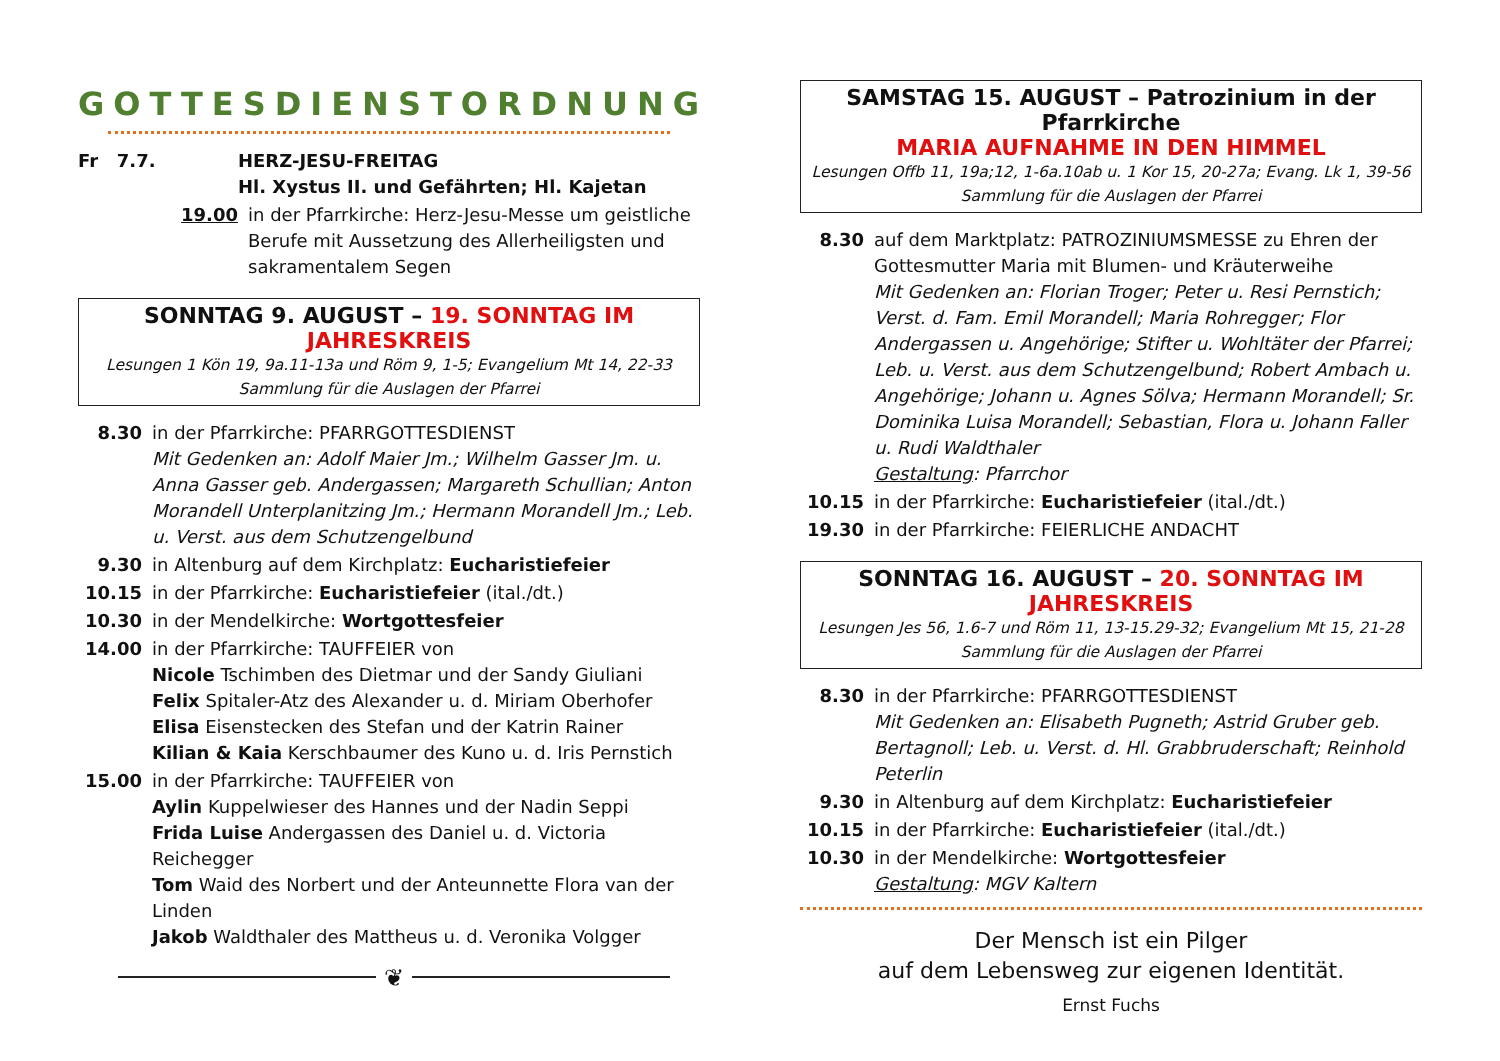GOTTESDIENSTORDNUNG
Fr 7.7. HERZ-JESU-FREITAG
Hl. Xystus II. und Gefährten; Hl. Kajetan
19.00 in der Pfarrkirche: Herz-Jesu-Messe um geistliche Berufe mit Aussetzung des Allerheiligsten und sakramentalem Segen
SONNTAG 9. AUGUST – 19. SONNTAG IM JAHRESKREIS
Lesungen 1 Kön 19, 9a.11-13a und Röm 9, 1-5; Evangelium Mt 14, 22-33
Sammlung für die Auslagen der Pfarrei
8.30 in der Pfarrkirche: PFARRGOTTESDIENST
Mit Gedenken an: Adolf Maier Jm.; Wilhelm Gasser Jm. u. Anna Gasser geb. Andergassen; Margareth Schullian; Anton Morandell Unterplanitzing Jm.; Hermann Morandell Jm.; Leb. u. Verst. aus dem Schutzengelbund
9.30 in Altenburg auf dem Kirchplatz: Eucharistiefeier
10.15 in der Pfarrkirche: Eucharistiefeier (ital./dt.)
10.30 in der Mendelkirche: Wortgottesfeier
14.00 in der Pfarrkirche: TAUFFEIER von
Nicole Tschimben des Dietmar und der Sandy Giuliani
Felix Spitaler-Atz des Alexander u. d. Miriam Oberhofer
Elisa Eisenstecken des Stefan und der Katrin Rainer
Kilian & Kaia Kerschbaumer des Kuno u. d. Iris Pernstich
15.00 in der Pfarrkirche: TAUFFEIER von
Aylin Kuppelwieser des Hannes und der Nadin Seppi
Frida Luise Andergassen des Daniel u. d. Victoria Reichegger
Tom Waid des Norbert und der Anteunnette Flora van der Linden
Jakob Waldthaler des Mattheus u. d. Veronika Volgger
❦
SAMSTAG 15. AUGUST – Patrozinium in der Pfarrkirche
MARIA AUFNAHME IN DEN HIMMEL
Lesungen Offb 11, 19a;12, 1-6a.10ab u. 1 Kor 15, 20-27a; Evang. Lk 1, 39-56
Sammlung für die Auslagen der Pfarrei
8.30 auf dem Marktplatz: PATROZINIUMSMESSE zu Ehren der Gottesmutter Maria mit Blumen- und Kräuterweihe
Mit Gedenken an: Florian Troger; Peter u. Resi Pernstich; Verst. d. Fam. Emil Morandell; Maria Rohregger; Flor Andergassen u. Angehörige; Stifter u. Wohltäter der Pfarrei; Leb. u. Verst. aus dem Schutzengelbund; Robert Ambach u. Angehörige; Johann u. Agnes Sölva; Hermann Morandell; Sr. Dominika Luisa Morandell; Sebastian, Flora u. Johann Faller u. Rudi Waldthaler
Gestaltung: Pfarrchor
10.15 in der Pfarrkirche: Eucharistiefeier (ital./dt.)
19.30 in der Pfarrkirche: FEIERLICHE ANDACHT
SONNTAG 16. AUGUST – 20. SONNTAG IM JAHRESKREIS
Lesungen Jes 56, 1.6-7 und Röm 11, 13-15.29-32; Evangelium Mt 15, 21-28
Sammlung für die Auslagen der Pfarrei
8.30 in der Pfarrkirche: PFARRGOTTESDIENST
Mit Gedenken an: Elisabeth Pugneth; Astrid Gruber geb. Bertagnoll; Leb. u. Verst. d. Hl. Grabbruderschaft; Reinhold Peterlin
9.30 in Altenburg auf dem Kirchplatz: Eucharistiefeier
10.15 in der Pfarrkirche: Eucharistiefeier (ital./dt.)
10.30 in der Mendelkirche: Wortgottesfeier
Gestaltung: MGV Kaltern
Der Mensch ist ein Pilger
auf dem Lebensweg zur eigenen Identität.
Ernst Fuchs